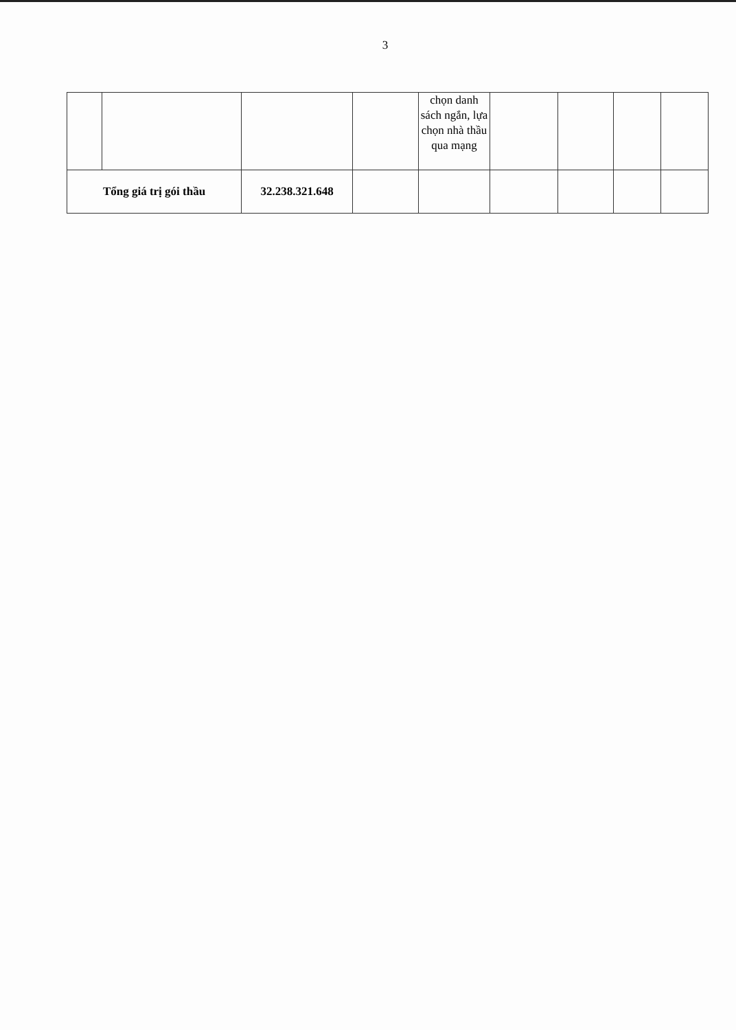3
| | | | | chọn danh sách ngắn, lựa chọn nhà thầu qua mạng | | | | |
| Tổng giá trị gói thầu | | 32.238.321.648 | | | | | | |